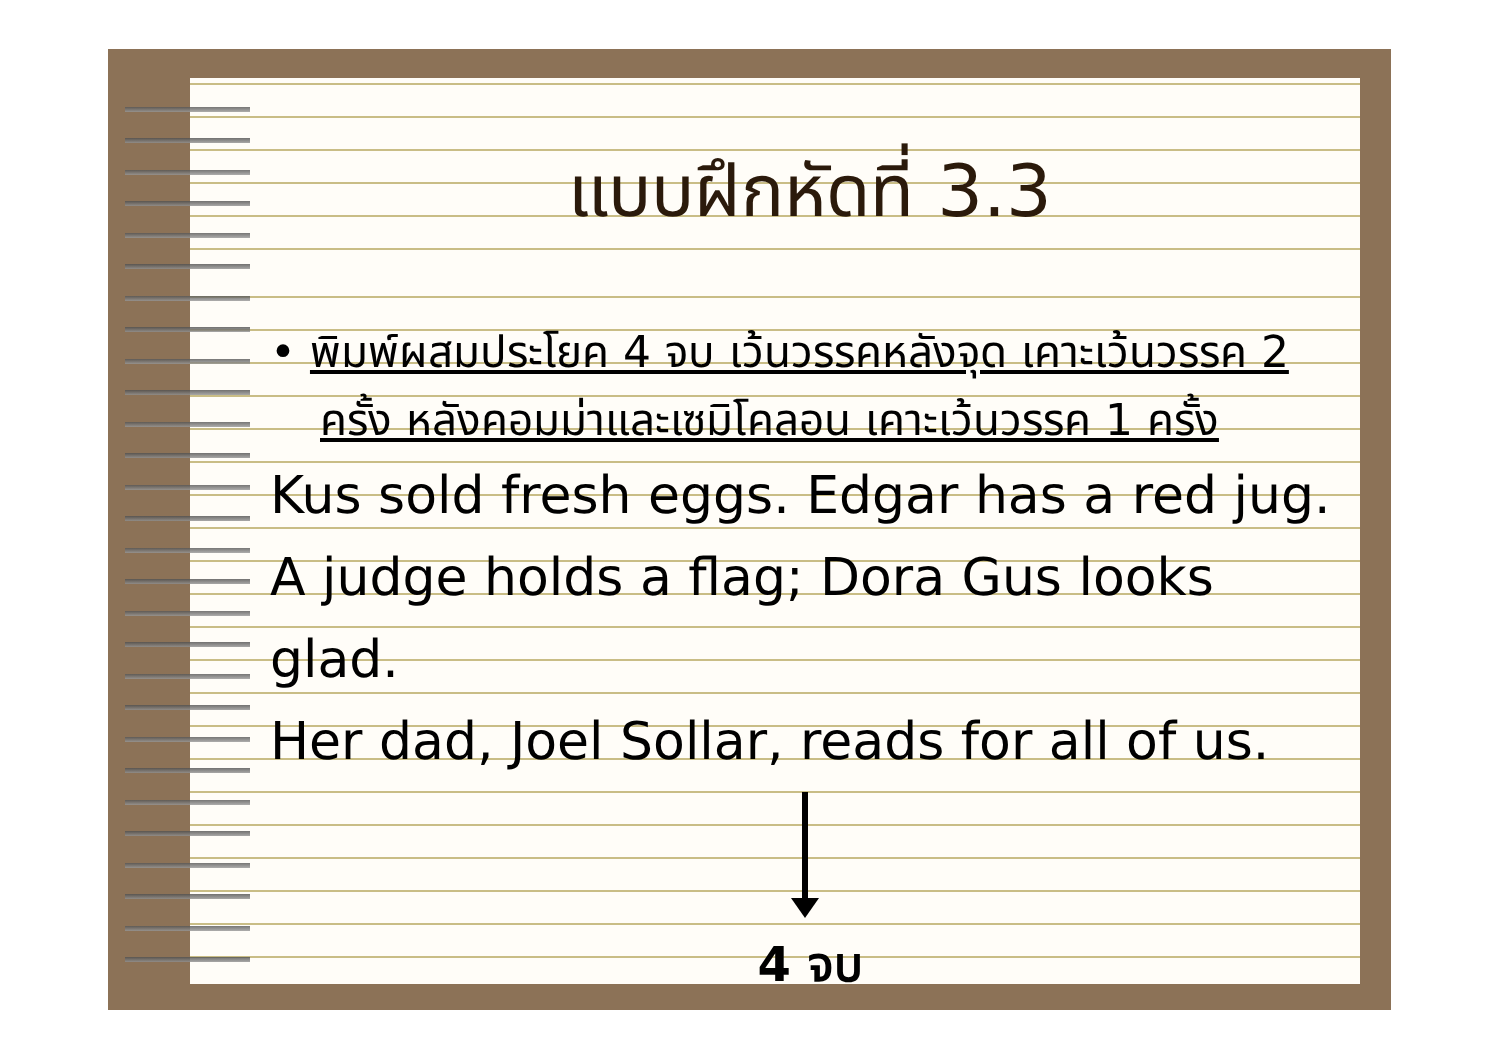แบบฝึกหัดที่ 3.3
• พิมพ์ผสมประโยค 4 จบ เว้นวรรคหลังจุด เคาะเว้นวรรค 2 ครั้ง หลังคอมม่าและเซมิโคลอน เคาะเว้นวรรค 1 ครั้ง
Kus sold fresh eggs. Edgar has a red jug.
A judge holds a flag; Dora Gus looks glad.
Her dad, Joel Sollar, reads for all of us.
4 จบ